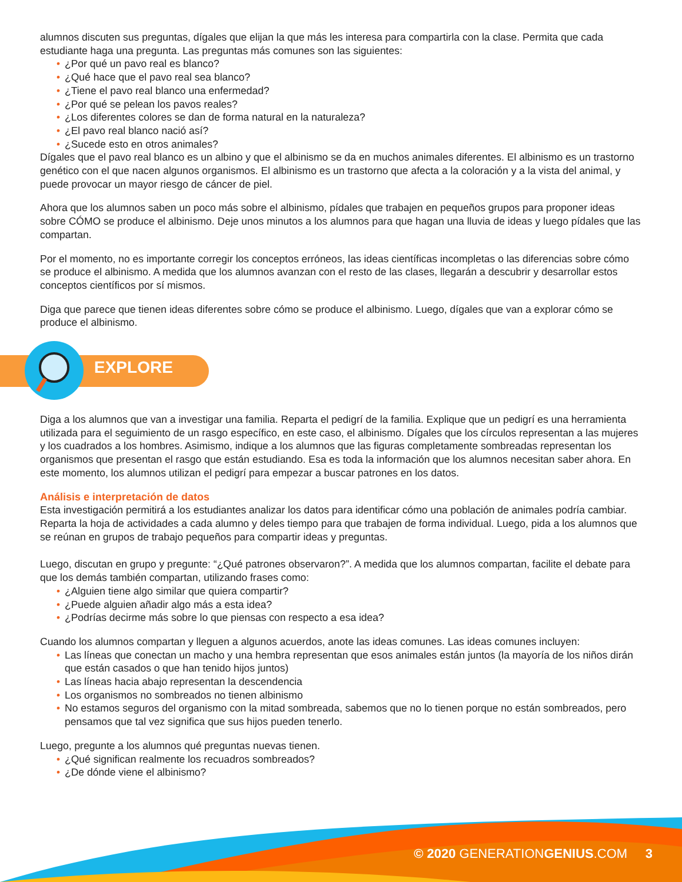alumnos discuten sus preguntas, dígales que elijan la que más les interesa para compartirla con la clase. Permita que cada estudiante haga una pregunta. Las preguntas más comunes son las siguientes:
• ¿Por qué un pavo real es blanco?
• ¿Qué hace que el pavo real sea blanco?
• ¿Tiene el pavo real blanco una enfermedad?
• ¿Por qué se pelean los pavos reales?
• ¿Los diferentes colores se dan de forma natural en la naturaleza?
• ¿El pavo real blanco nació así?
• ¿Sucede esto en otros animales?
Dígales que el pavo real blanco es un albino y que el albinismo se da en muchos animales diferentes. El albinismo es un trastorno genético con el que nacen algunos organismos. El albinismo es un trastorno que afecta a la coloración y a la vista del animal, y puede provocar un mayor riesgo de cáncer de piel.
Ahora que los alumnos saben un poco más sobre el albinismo, pídales que trabajen en pequeños grupos para proponer ideas sobre CÓMO se produce el albinismo. Deje unos minutos a los alumnos para que hagan una lluvia de ideas y luego pídales que las compartan.
Por el momento, no es importante corregir los conceptos erróneos, las ideas científicas incompletas o las diferencias sobre cómo se produce el albinismo. A medida que los alumnos avanzan con el resto de las clases, llegarán a descubrir y desarrollar estos conceptos científicos por sí mismos.
Diga que parece que tienen ideas diferentes sobre cómo se produce el albinismo. Luego, dígales que van a explorar cómo se produce el albinismo.
EXPLORE
Diga a los alumnos que van a investigar una familia. Reparta el pedigrí de la familia. Explique que un pedigrí es una herramienta utilizada para el seguimiento de un rasgo específico, en este caso, el albinismo. Dígales que los círculos representan a las mujeres y los cuadrados a los hombres. Asimismo, indique a los alumnos que las figuras completamente sombreadas representan los organismos que presentan el rasgo que están estudiando. Esa es toda la información que los alumnos necesitan saber ahora. En este momento, los alumnos utilizan el pedigrí para empezar a buscar patrones en los datos.
Análisis e interpretación de datos
Esta investigación permitirá a los estudiantes analizar los datos para identificar cómo una población de animales podría cambiar. Reparta la hoja de actividades a cada alumno y deles tiempo para que trabajen de forma individual. Luego, pida a los alumnos que se reúnan en grupos de trabajo pequeños para compartir ideas y preguntas.
Luego, discutan en grupo y pregunte: “¿Qué patrones observaron?”. A medida que los alumnos compartan, facilite el debate para que los demás también compartan, utilizando frases como:
• ¿Alguien tiene algo similar que quiera compartir?
• ¿Puede alguien añadir algo más a esta idea?
• ¿Podrías decirme más sobre lo que piensas con respecto a esa idea?
Cuando los alumnos compartan y lleguen a algunos acuerdos, anote las ideas comunes. Las ideas comunes incluyen:
• Las líneas que conectan un macho y una hembra representan que esos animales están juntos (la mayoría de los niños dirán que están casados o que han tenido hijos juntos)
• Las líneas hacia abajo representan la descendencia
• Los organismos no sombreados no tienen albinismo
• No estamos seguros del organismo con la mitad sombreada, sabemos que no lo tienen porque no están sombreados, pero pensamos que tal vez significa que sus hijos pueden tenerlo.
Luego, pregunte a los alumnos qué preguntas nuevas tienen.
• ¿Qué significan realmente los recuadros sombreados?
• ¿De dónde viene el albinismo?
© 2020 GENERATIONGENIUS.COM 3